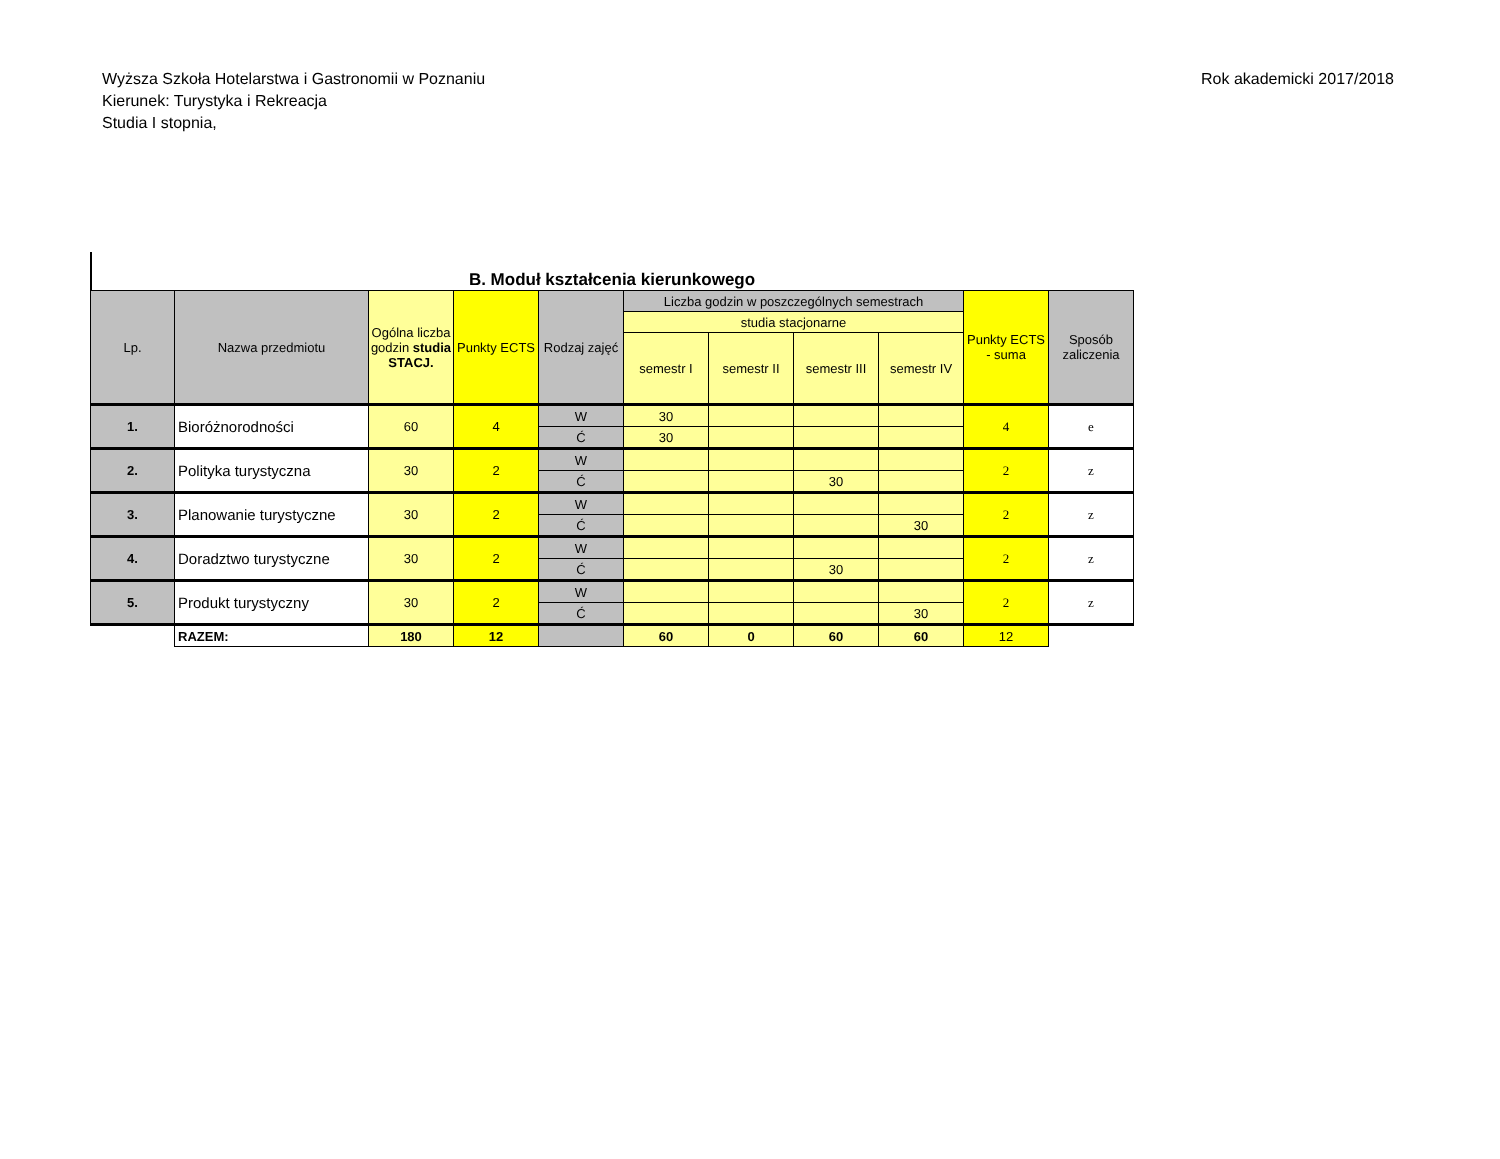Wyższa Szkoła Hotelarstwa i Gastronomii w Poznaniu
Kierunek: Turystyka i Rekreacja
Studia I stopnia,
Rok akademicki 2017/2018
B. Moduł kształcenia kierunkowego
| Lp. | Nazwa przedmiotu | Ogólna liczba godzin studia STACJ. | Punkty ECTS | Rodzaj zajęć | Liczba godzin w poszczególnych semestrach | | | | Punkty ECTS - suma | Sposób zaliczenia |
| --- | --- | --- | --- | --- | --- | --- | --- | --- | --- | --- |
| | | | | | studia stacjonarne | | | | | |
| | | | | | semestr I | semestr II | semestr III | semestr IV | | |
| 1. | Bioróżnorodności | 60 | 4 | W | 30 | | | | 4 | e |
| | | | | Ć | 30 | | | | | |
| 2. | Polityka turystyczna | 30 | 2 | W | | | | | 2 | z |
| | | | | Ć | | | 30 | | | |
| 3. | Planowanie turystyczne | 30 | 2 | W | | | | | 2 | z |
| | | | | Ć | | | | 30 | | |
| 4. | Doradztwo turystyczne | 30 | 2 | W | | | | | 2 | z |
| | | | | Ć | | | 30 | | | |
| 5. | Produkt turystyczny | 30 | 2 | W | | | | | 2 | z |
| | | | | Ć | | | | 30 | | |
| | RAZEM: | 180 | 12 | | 60 | 0 | 60 | 60 | 12 | |